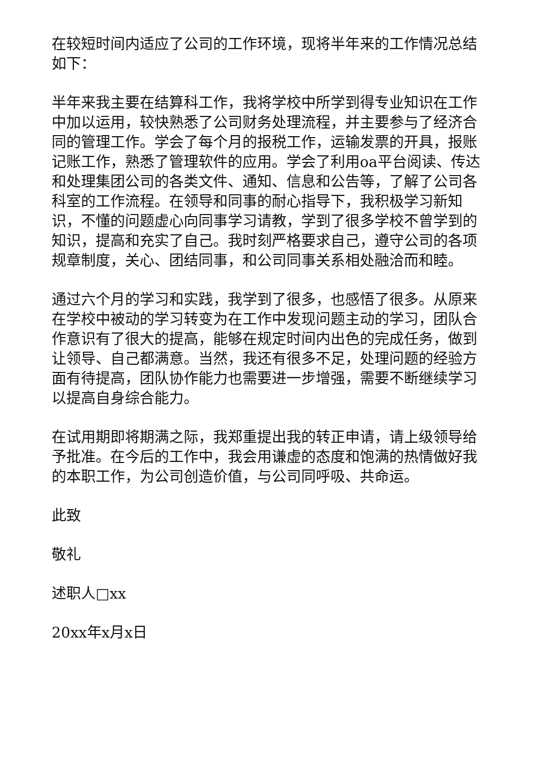在较短时间内适应了公司的工作环境，现将半年来的工作情况总结如下：
半年来我主要在结算科工作，我将学校中所学到得专业知识在工作中加以运用，较快熟悉了公司财务处理流程，并主要参与了经济合同的管理工作。学会了每个月的报税工作，运输发票的开具，报账记账工作，熟悉了管理软件的应用。学会了利用oa平台阅读、传达和处理集团公司的各类文件、通知、信息和公告等，了解了公司各科室的工作流程。在领导和同事的耐心指导下，我积极学习新知识，不懂的问题虚心向同事学习请教，学到了很多学校不曾学到的知识，提高和充实了自己。我时刻严格要求自己，遵守公司的各项规章制度，关心、团结同事，和公司同事关系相处融洽而和睦。
通过六个月的学习和实践，我学到了很多，也感悟了很多。从原来在学校中被动的学习转变为在工作中发现问题主动的学习，团队合作意识有了很大的提高，能够在规定时间内出色的完成任务，做到让领导、自己都满意。当然，我还有很多不足，处理问题的经验方面有待提高，团队协作能力也需要进一步增强，需要不断继续学习以提高自身综合能力。
在试用期即将期满之际，我郑重提出我的转正申请，请上级领导给予批准。在今后的工作中，我会用谦虚的态度和饱满的热情做好我的本职工作，为公司创造价值，与公司同呼吸、共命运。
此致
敬礼
述职人□xx
20xx年x月x日